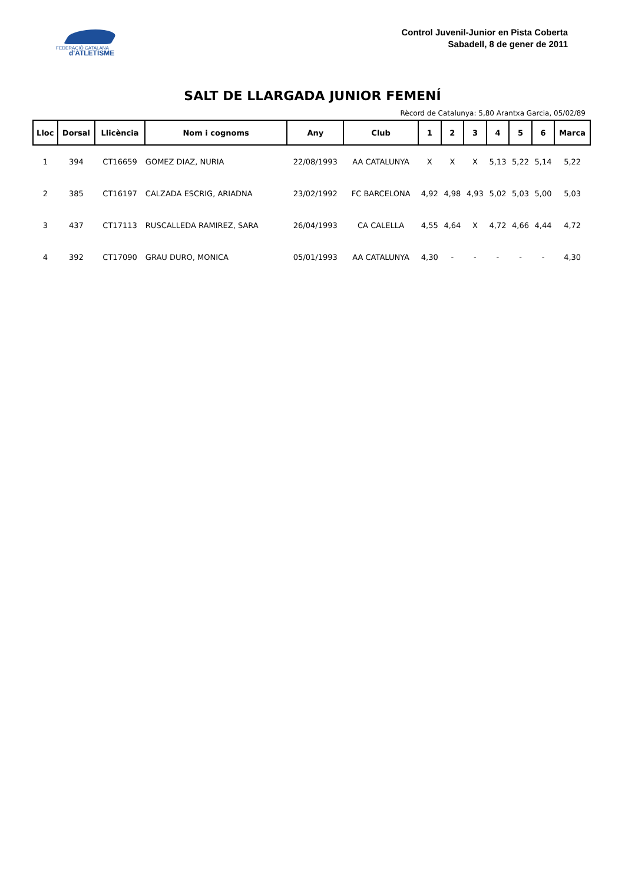FEDERACIÓ CATALANA
d'ATLETISME
Control Juvenil-Junior en Pista Coberta
Sabadell, 8 de gener de 2011
SALT DE LLARGADA JUNIOR FEMENÍ
Rècord de Catalunya: 5,80 Arantxa Garcia, 05/02/89
| Lloc | Dorsal | Llicència | Nom i cognoms | Any | Club | 1 | 2 | 3 | 4 | 5 | 6 | Marca |
| --- | --- | --- | --- | --- | --- | --- | --- | --- | --- | --- | --- | --- |
| 1 | 394 | CT16659 | GOMEZ DIAZ, NURIA | 22/08/1993 | AA CATALUNYA | X | X | X | 5,13 | 5,22 | 5,14 | 5,22 |
| 2 | 385 | CT16197 | CALZADA ESCRIG, ARIADNA | 23/02/1992 | FC BARCELONA | 4,92 | 4,98 | 4,93 | 5,02 | 5,03 | 5,00 | 5,03 |
| 3 | 437 | CT17113 | RUSCALLEDA RAMIREZ, SARA | 26/04/1993 | CA CALELLA | 4,55 | 4,64 | X | 4,72 | 4,66 | 4,44 | 4,72 |
| 4 | 392 | CT17090 | GRAU DURO, MONICA | 05/01/1993 | AA CATALUNYA | 4,30 | - | - | - | - | - | 4,30 |